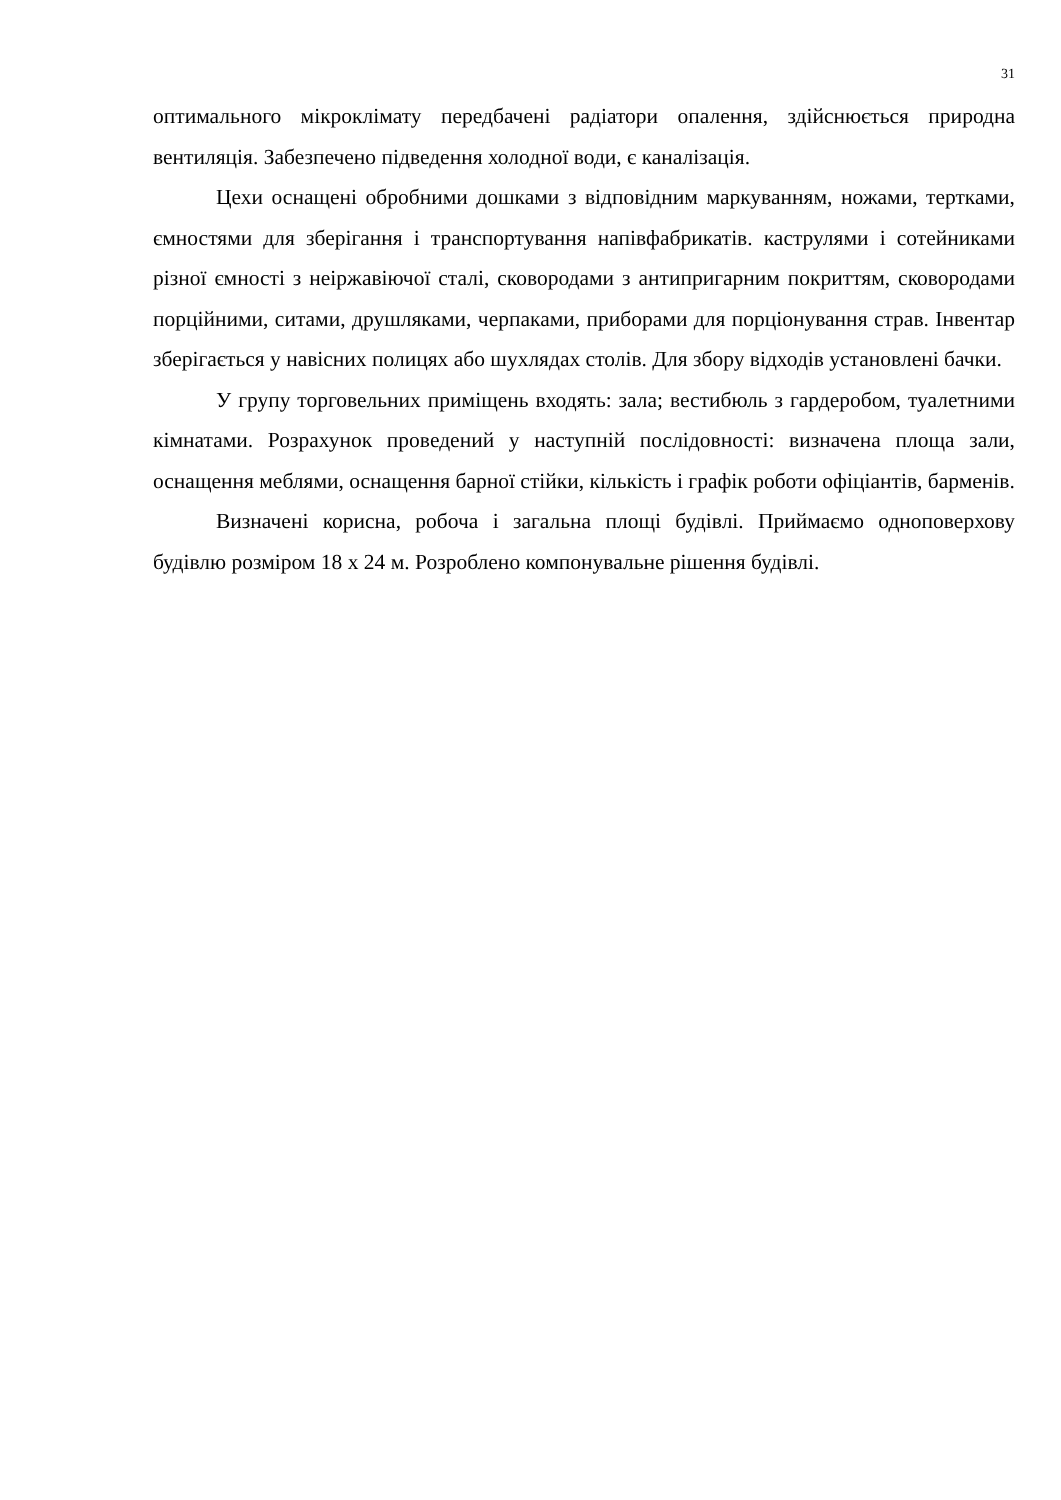31
оптимального мікроклімату передбачені радіатори опалення, здійснюється природна вентиляція. Забезпечено підведення холодної води, є каналізація.
Цехи оснащені обробними дошками з відповідним маркуванням, ножами, тертками, ємностями для зберігання і транспортування напівфабрикатів. каструлями і сотейниками різної ємності з неіржавіючої сталі, сковородами з антипригарним покриттям, сковородами порційними, ситами, друшляками, черпаками, приборами для порціонування страв. Інвентар зберігається у навісних полицях або шухлядах столів. Для збору відходів установлені бачки.
У групу торговельних приміщень входять: зала; вестибюль з гардеробом, туалетними кімнатами. Розрахунок проведений у наступній послідовності: визначена площа зали, оснащення меблями, оснащення барної стійки, кількість і графік роботи офіціантів, барменів.
Визначені корисна, робоча і загальна площі будівлі. Приймаємо одноповерхову будівлю розміром 18 х 24 м. Розроблено компонувальне рішення будівлі.